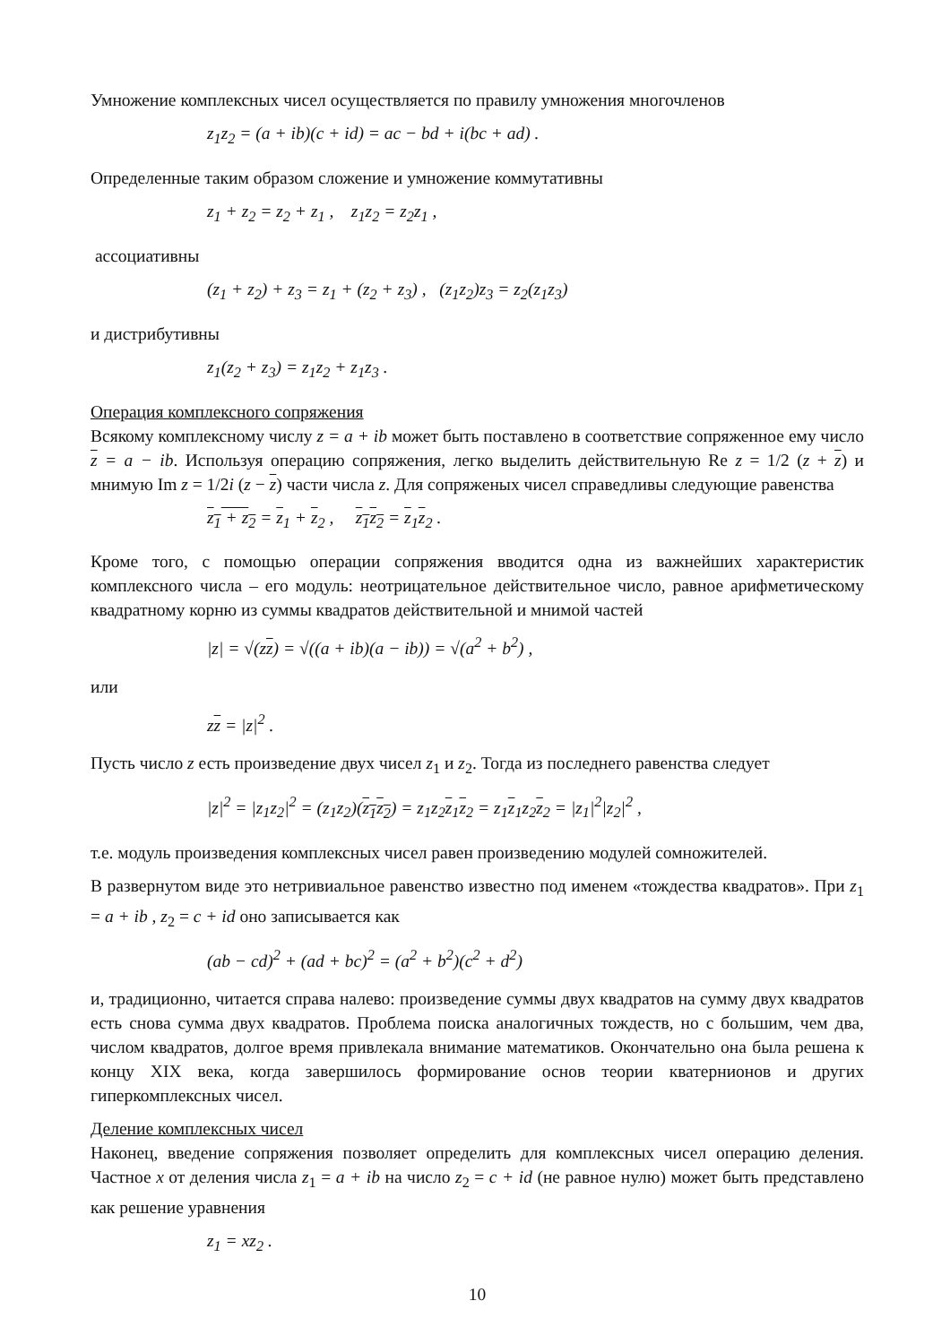Умножение комплексных чисел осуществляется по правилу умножения многочленов
z<sub>1</sub>z<sub>2</sub> = (a + ib)(c + id) = ac − bd + i(bc + ad) .
Определенные таким образом сложение и умножение коммутативны
z<sub>1</sub> + z<sub>2</sub> = z<sub>2</sub> + z<sub>1</sub> , z<sub>1</sub>z<sub>2</sub> = z<sub>2</sub>z<sub>1</sub> ,
ассоциативны
(z<sub>1</sub> + z<sub>2</sub>) + z<sub>3</sub> = z<sub>1</sub> + (z<sub>2</sub> + z<sub>3</sub>) , (z<sub>1</sub>z<sub>2</sub>)z<sub>3</sub> = z<sub>2</sub>(z<sub>1</sub>z<sub>3</sub>)
и дистрибутивны
z<sub>1</sub>(z<sub>2</sub> + z<sub>3</sub>) = z<sub>1</sub>z<sub>2</sub> + z<sub>1</sub>z<sub>3</sub> .
Операция комплексного сопряжения
Всякому комплексному числу z = a + ib может быть поставлено в соответствие сопряженное ему число z = a − ib. Используя операцию сопряжения, легко выделить действительную Re z = 1/2 (z + z) и мнимую Im z = 1/2i (z − z) части числа z. Для сопряженых чисел справедливы следующие равенства
z<sub>1</sub> + z<sub>2</sub> = z<sub>1</sub> + z<sub>2</sub> , z<sub>1</sub>z<sub>2</sub> = z<sub>1</sub>z<sub>2</sub> .
Кроме того, с помощью операции сопряжения вводится одна из важнейших характеристик комплексного числа – его модуль: неотрицательное действительное число, равное арифметическому квадратному корню из суммы квадратов действительной и мнимой частей
|z| = √(zz) = √((a + ib)(a − ib)) = √(a<sup>2</sup> + b<sup>2</sup>) ,
или
zz = |z|<sup>2</sup> .
Пусть число z есть произведение двух чисел z<sub>1</sub> и z<sub>2</sub>. Тогда из последнего равенства следует
|z|<sup>2</sup> = |z<sub>1</sub>z<sub>2</sub>|<sup>2</sup> = (z<sub>1</sub>z<sub>2</sub>)(z<sub>1</sub>z<sub>2</sub>) = z<sub>1</sub>z<sub>2</sub>z<sub>1</sub>z<sub>2</sub> = z<sub>1</sub>z<sub>1</sub>z<sub>2</sub>z<sub>2</sub> = |z<sub>1</sub>|<sup>2</sup>|z<sub>2</sub>|<sup>2</sup> ,
т.е. модуль произведения комплексных чисел равен произведению модулей сомножителей.
В развернутом виде это нетривиальное равенство известно под именем «тождества квадратов». При z<sub>1</sub> = a + ib , z<sub>2</sub> = c + id оно записывается как
(ab − cd)<sup>2</sup> + (ad + bc)<sup>2</sup> = (a<sup>2</sup> + b<sup>2</sup>)(c<sup>2</sup> + d<sup>2</sup>)
и, традиционно, читается справа налево: произведение суммы двух квадратов на сумму двух квадратов есть снова сумма двух квадратов. Проблема поиска аналогичных тождеств, но с большим, чем два, числом квадратов, долгое время привлекала внимание математиков. Окончательно она была решена к концу XIX века, когда завершилось формирование основ теории кватернионов и других гиперкомплексных чисел.
Деление комплексных чисел
Наконец, введение сопряжения позволяет определить для комплексных чисел операцию деления. Частное x от деления числа z<sub>1</sub> = a + ib на число z<sub>2</sub> = c + id (не равное нулю) может быть представлено как решение уравнения
z<sub>1</sub> = xz<sub>2</sub> .
10